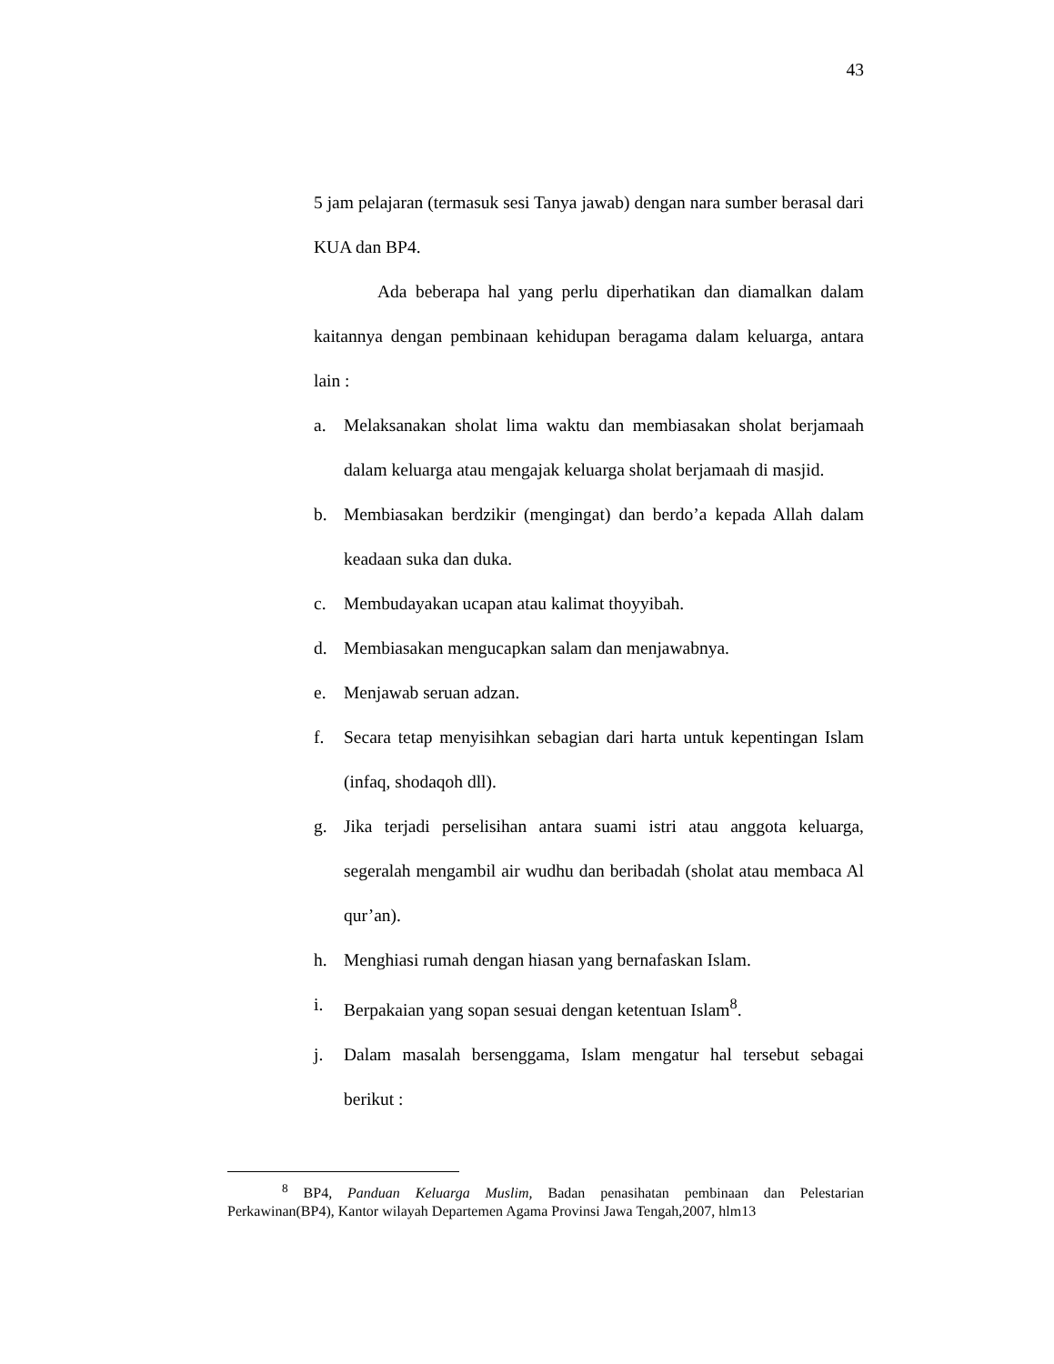43
5 jam pelajaran (termasuk sesi Tanya jawab) dengan nara sumber berasal dari KUA dan BP4.
Ada beberapa hal yang perlu diperhatikan dan diamalkan dalam kaitannya dengan pembinaan kehidupan beragama dalam keluarga, antara lain :
a. Melaksanakan sholat lima waktu dan membiasakan sholat berjamaah dalam keluarga atau mengajak keluarga sholat berjamaah di masjid.
b. Membiasakan berdzikir (mengingat) dan berdo’a kepada Allah dalam keadaan suka dan duka.
c. Membudayakan ucapan atau kalimat thoyyibah.
d. Membiasakan mengucapkan salam dan menjawabnya.
e. Menjawab seruan adzan.
f. Secara tetap menyisihkan sebagian dari harta untuk kepentingan Islam (infaq, shodaqoh dll).
g. Jika terjadi perselisihan antara suami istri atau anggota keluarga, segeralah mengambil air wudhu dan beribadah (sholat atau membaca Al qur’an).
h. Menghiasi rumah dengan hiasan yang bernafaskan Islam.
i. Berpakaian yang sopan sesuai dengan ketentuan Islam<sup>8</sup>.
j. Dalam masalah bersenggama, Islam mengatur hal tersebut sebagai berikut :
<sup>8</sup> BP4, Panduan Keluarga Muslim, Badan penasihatan pembinaan dan Pelestarian Perkawinan(BP4), Kantor wilayah Departemen Agama Provinsi Jawa Tengah,2007, hlm13